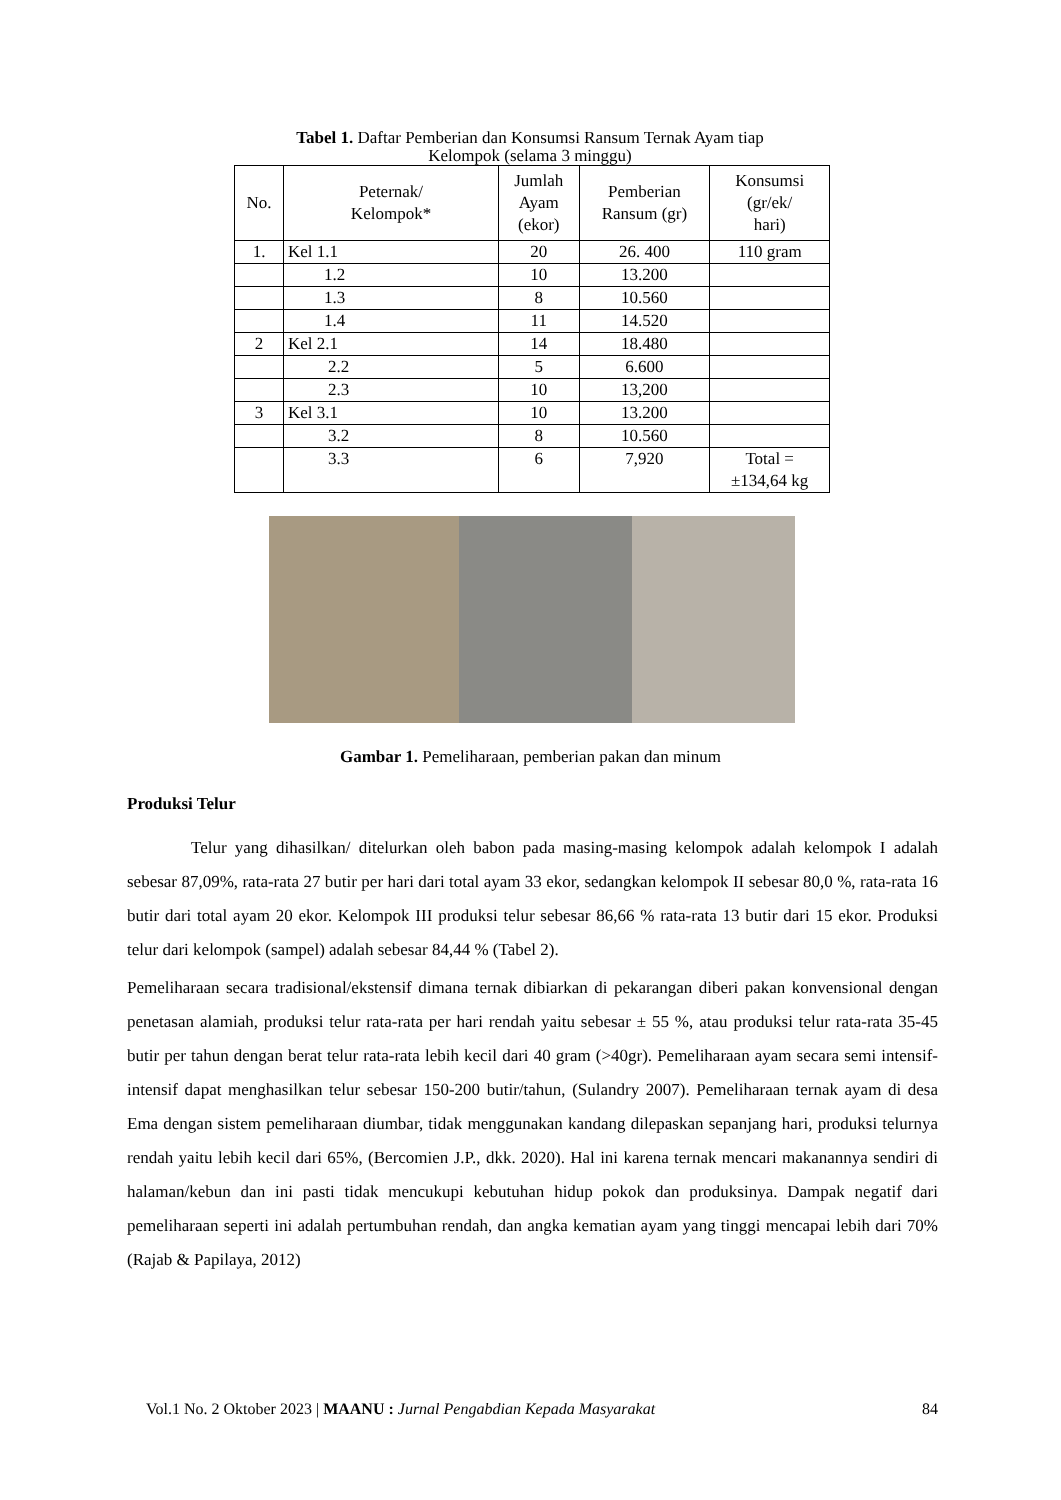Tabel 1. Daftar Pemberian dan Konsumsi Ransum Ternak Ayam tiap Kelompok (selama 3 minggu)
| No. | Peternak/ Kelompok* | Jumlah Ayam (ekor) | Pemberian Ransum (gr) | Konsumsi (gr/ek/ hari) |
| --- | --- | --- | --- | --- |
| 1. | Kel 1.1 | 20 | 26. 400 | 110 gram |
| | 1.2 | 10 | 13.200 | |
| | 1.3 | 8 | 10.560 | |
| | 1.4 | 11 | 14.520 | |
| 2 | Kel 2.1 | 14 | 18.480 | |
| | 2.2 | 5 | 6.600 | |
| | 2.3 | 10 | 13,200 | |
| 3 | Kel 3.1 | 10 | 13.200 | |
| | 3.2 | 8 | 10.560 | |
| | 3.3 | 6 | 7,920 | Total = ±134,64 kg |
Gambar 1. Pemeliharaan, pemberian pakan dan minum
Produksi Telur
Telur yang dihasilkan/ ditelurkan oleh babon pada masing-masing kelompok adalah kelompok I adalah sebesar 87,09%, rata-rata 27 butir per hari dari total ayam 33 ekor, sedangkan kelompok II sebesar 80,0 %, rata-rata 16 butir dari total ayam 20 ekor. Kelompok III produksi telur sebesar 86,66 % rata-rata 13 butir dari 15 ekor. Produksi telur dari kelompok (sampel) adalah sebesar 84,44 % (Tabel 2).
Pemeliharaan secara tradisional/ekstensif dimana ternak dibiarkan di pekarangan diberi pakan konvensional dengan penetasan alamiah, produksi telur rata-rata per hari rendah yaitu sebesar ± 55 %, atau produksi telur rata-rata 35-45 butir per tahun dengan berat telur rata-rata lebih kecil dari 40 gram (>40gr). Pemeliharaan ayam secara semi intensif-intensif dapat menghasilkan telur sebesar 150-200 butir/tahun, (Sulandry 2007). Pemeliharaan ternak ayam di desa Ema dengan sistem pemeliharaan diumbar, tidak menggunakan kandang dilepaskan sepanjang hari, produksi telurnya rendah yaitu lebih kecil dari 65%, (Bercomien J.P., dkk. 2020). Hal ini karena ternak mencari makanannya sendiri di halaman/kebun dan ini pasti tidak mencukupi kebutuhan hidup pokok dan produksinya. Dampak negatif dari pemeliharaan seperti ini adalah pertumbuhan rendah, dan angka kematian ayam yang tinggi mencapai lebih dari 70% (Rajab & Papilaya, 2012)
Vol.1 No. 2 Oktober 2023 | MAANU : Jurnal Pengabdian Kepada Masyarakat 84